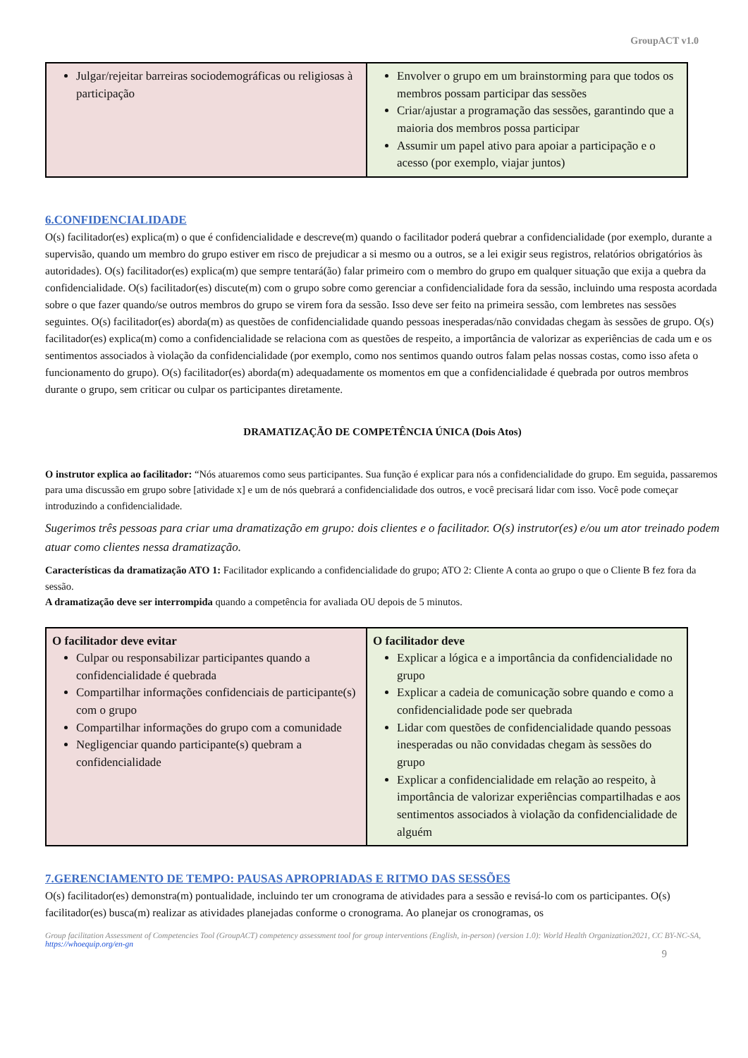GroupACT v1.0
| Julgar/rejeitar barreiras sociodemográficas ou religiosas à participação | Envolver o grupo em um brainstorming para que todos os membros possam participar das sessões Criar/ajustar a programação das sessões, garantindo que a maioria dos membros possa participar Assumir um papel ativo para apoiar a participação e o acesso (por exemplo, viajar juntos) |
6.CONFIDENCIALIDADE
O(s) facilitador(es) explica(m) o que é confidencialidade e descreve(m) quando o facilitador poderá quebrar a confidencialidade (por exemplo, durante a supervisão, quando um membro do grupo estiver em risco de prejudicar a si mesmo ou a outros, se a lei exigir seus registros, relatórios obrigatórios às autoridades). O(s) facilitador(es) explica(m) que sempre tentará(ão) falar primeiro com o membro do grupo em qualquer situação que exija a quebra da confidencialidade. O(s) facilitador(es) discute(m) com o grupo sobre como gerenciar a confidencialidade fora da sessão, incluindo uma resposta acordada sobre o que fazer quando/se outros membros do grupo se virem fora da sessão. Isso deve ser feito na primeira sessão, com lembretes nas sessões seguintes. O(s) facilitador(es) aborda(m) as questões de confidencialidade quando pessoas inesperadas/não convidadas chegam às sessões de grupo. O(s) facilitador(es) explica(m) como a confidencialidade se relaciona com as questões de respeito, a importância de valorizar as experiências de cada um e os sentimentos associados à violação da confidencialidade (por exemplo, como nos sentimos quando outros falam pelas nossas costas, como isso afeta o funcionamento do grupo). O(s) facilitador(es) aborda(m) adequadamente os momentos em que a confidencialidade é quebrada por outros membros durante o grupo, sem criticar ou culpar os participantes diretamente.
DRAMATIZAÇÃO DE COMPETÊNCIA ÚNICA (Dois Atos)
O instrutor explica ao facilitador: “Nós atuaremos como seus participantes. Sua função é explicar para nós a confidencialidade do grupo. Em seguida, passaremos para uma discussão em grupo sobre [atividade x] e um de nós quebrará a confidencialidade dos outros, e você precisará lidar com isso. Você pode começar introduzindo a confidencialidade.
Sugerimos três pessoas para criar uma dramatização em grupo: dois clientes e o facilitador. O(s) instrutor(es) e/ou um ator treinado podem atuar como clientes nessa dramatização.
Características da dramatização ATO 1: Facilitador explicando a confidencialidade do grupo; ATO 2: Cliente A conta ao grupo o que o Cliente B fez fora da sessão.
A dramatização deve ser interrompida quando a competência for avaliada OU depois de 5 minutos.
| O facilitador deve evitar Culpar ou responsabilizar participantes quando a confidencialidade é quebrada Compartilhar informações confidenciais de participante(s) com o grupo Compartilhar informações do grupo com a comunidade Negligenciar quando participante(s) quebram a confidencialidade | O facilitador deve Explicar a lógica e a importância da confidencialidade no grupo Explicar a cadeia de comunicação sobre quando e como a confidencialidade pode ser quebrada Lidar com questões de confidencialidade quando pessoas inesperadas ou não convidadas chegam às sessões do grupo Explicar a confidencialidade em relação ao respeito, à importância de valorizar experiências compartilhadas e aos sentimentos associados à violação da confidencialidade de alguém |
7.GERENCIAMENTO DE TEMPO: PAUSAS APROPRIADAS E RITMO DAS SESSÕES
O(s) facilitador(es) demonstra(m) pontualidade, incluindo ter um cronograma de atividades para a sessão e revisá-lo com os participantes. O(s) facilitador(es) busca(m) realizar as atividades planejadas conforme o cronograma. Ao planejar os cronogramas, os
Group facilitation Assessment of Competencies Tool (GroupACT) competency assessment tool for group interventions (English, in-person) (version 1.0): World Health Organization2021, CC BY-NC-SA, https://whoequip.org/en-gn
9